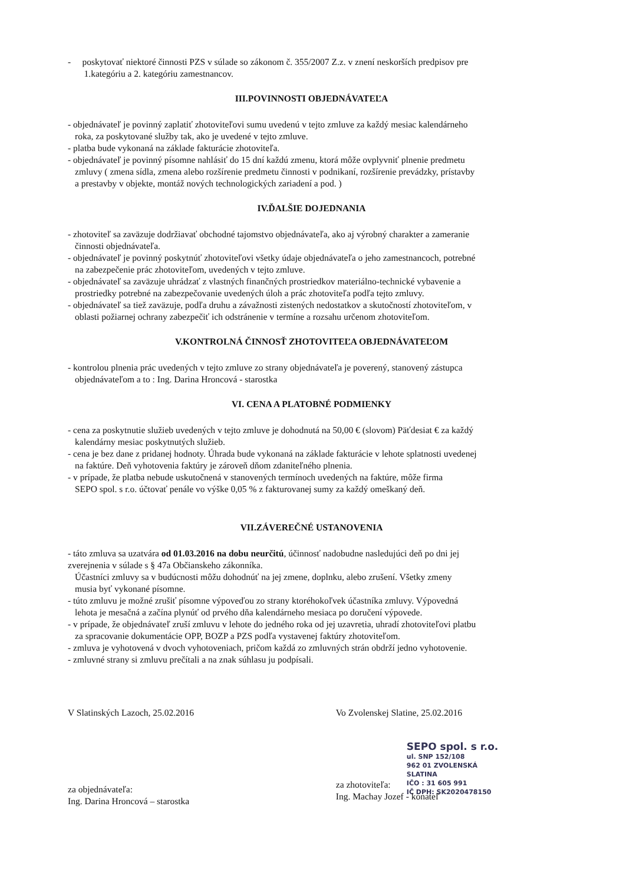- poskytovať niektoré činnosti PZS v súlade so zákonom č. 355/2007 Z.z. v znení neskorších predpisov pre
1.kategóriu a 2. kategóriu zamestnancov.
III.POVINNOSTI OBJEDNÁVATEĽA
- objednávateľ je povinný zaplatiť zhotoviteľovi sumu uvedenú v tejto zmluve za každý mesiac kalendárneho
roka, za poskytované služby tak, ako je uvedené v tejto zmluve.
- platba bude vykonaná na základe fakturácie zhotoviteľa.
- objednávateľ je povinný písomne nahlásiť do 15 dní každú zmenu, ktorá môže ovplyvniť plnenie predmetu
zmluvy ( zmena sídla, zmena alebo rozšírenie predmetu činnosti v podnikaní, rozšírenie prevádzky, prístavby
a prestavby v objekte, montáž nových technologických zariadení a pod. )
IV.ĎALŠIE DOJEDNANIA
- zhotoviteľ sa zaväzuje dodržiavať obchodné tajomstvo objednávateľa, ako aj výrobný charakter a zameranie
činnosti objednávateľa.
- objednávateľ je povinný poskytnúť zhotoviteľovi všetky údaje objednávateľa o jeho zamestnancoch, potrebné
na zabezpečenie prác zhotoviteľom, uvedených v tejto zmluve.
- objednávateľ sa zaväzuje uhrádzať z vlastných finančných prostriedkov materiálno-technické vybavenie a
prostriedky potrebné na zabezpečovanie uvedených úloh a prác zhotoviteľa podľa tejto zmluvy.
- objednávateľ sa tiež zaväzuje, podľa druhu a závažnosti zistených nedostatkov a skutočností zhotoviteľom, v
oblasti požiarnej ochrany zabezpečiť ich odstránenie v termíne a rozsahu určenom zhotoviteľom.
V.KONTROLNÁ ČINNOSŤ ZHOTOVITEĽA OBJEDNÁVATEĽOM
- kontrolou plnenia prác uvedených v tejto zmluve zo strany objednávateľa je poverený, stanovený zástupca
objednávateľom a to : Ing. Darina Hroncová - starostka
VI. CENA A PLATOBNÉ PODMIENKY
- cena za poskytnutie služieb uvedených v tejto zmluve je dohodnutá na 50,00 € (slovom) Päťdesiat € za každý
kalendárny mesiac poskytnutých služieb.
- cena je bez dane z pridanej hodnoty. Úhrada bude vykonaná na základe fakturácie v lehote splatnosti uvedenej
na faktúre. Deň vyhotovenia faktúry je zároveň dňom zdaniteľného plnenia.
- v prípade, že platba nebude uskutočnená v stanovených termínoch uvedených na faktúre, môže firma
SEPO spol. s r.o. účtovať penále vo výške 0,05 % z fakturovanej sumy za každý omeškaný deň.
VII.ZÁVEREČNÉ USTANOVENIA
- táto zmluva sa uzatvára od 01.03.2016 na dobu neurčitú, účinnosť nadobudne nasledujúci deň po dni jej
zverejnenia v súlade s § 47a Občianskeho zákonníka.
Účastníci zmluvy sa v budúcnosti môžu dohodnúť na jej zmene, doplnku, alebo zrušení. Všetky zmeny
musia byť vykonané písomne.
- túto zmluvu je možné zrušiť písomne výpoveďou zo strany ktoréhokoľvek účastníka zmluvy. Výpovedná
lehota je mesačná a začína plynúť od prvého dňa kalendárneho mesiaca po doručení výpovede.
- v prípade, že objednávateľ zruší zmluvu v lehote do jedného roka od jej uzavretia, uhradí zhotoviteľovi platbu
za spracovanie dokumentácie OPP, BOZP a PZS podľa vystavenej faktúry zhotoviteľom.
- zmluva je vyhotovená v dvoch vyhotoveniach, pričom každá zo zmluvných strán obdrží jedno vyhotovenie.
- zmluvné strany si zmluvu prečítali a na znak súhlasu ju podpísali.
V Slatinských Lazoch, 25.02.2016
za objednávateľa:
Ing. Darina Hroncová – starostka
Vo Zvolenskej Slatine, 25.02.2016
SEPO spol. s r.o.
ul. SNP 152/108
962 01 ZVOLENSKÁ SLATINA
IČO : 31 605 991
IČ DPH: SK2020478150
za zhotoviteľa:
Ing. Machay Jozef - konateľ